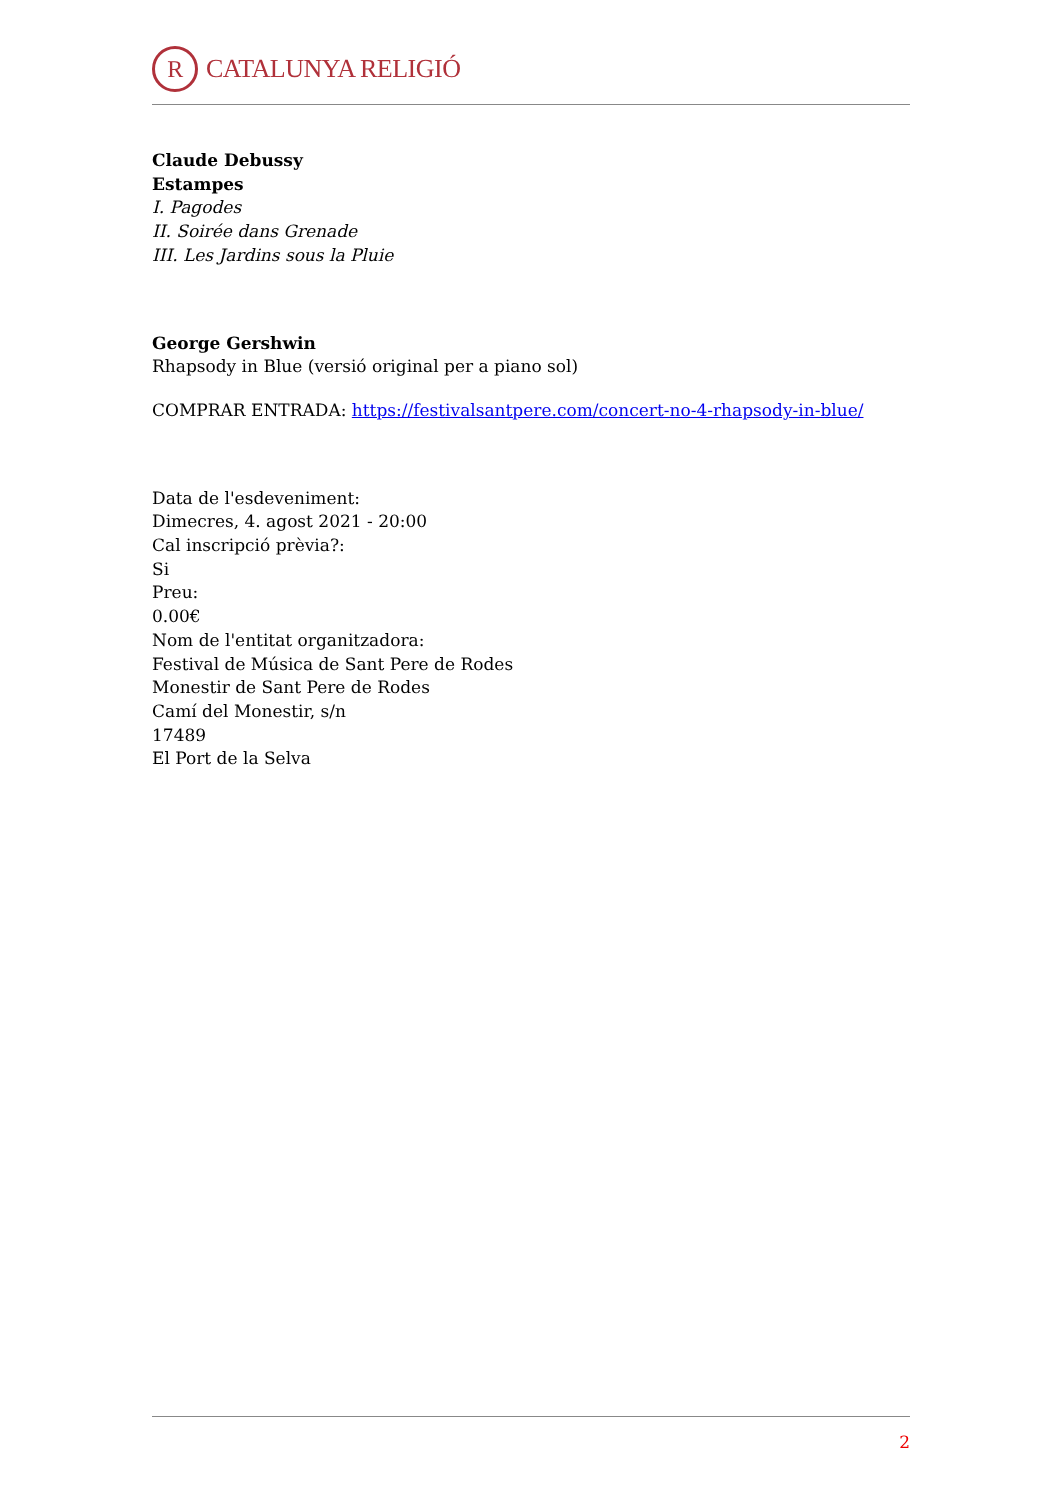R CATALUNYA RELIGIÓ
Claude Debussy
Estampes
I. Pagodes
II. Soirée dans Grenade
III. Les Jardins sous la Pluie
George Gershwin
Rhapsody in Blue (versió original per a piano sol)
COMPRAR ENTRADA: https://festivalsantpere.com/concert-no-4-rhapsody-in-blue/
Data de l'esdeveniment:
Dimecres, 4. agost 2021 - 20:00
Cal inscripció prèvia?:
Si
Preu:
0.00€
Nom de l'entitat organitzadora:
Festival de Música de Sant Pere de Rodes
Monestir de Sant Pere de Rodes
Camí del Monestir, s/n
17489
El Port de la Selva
2